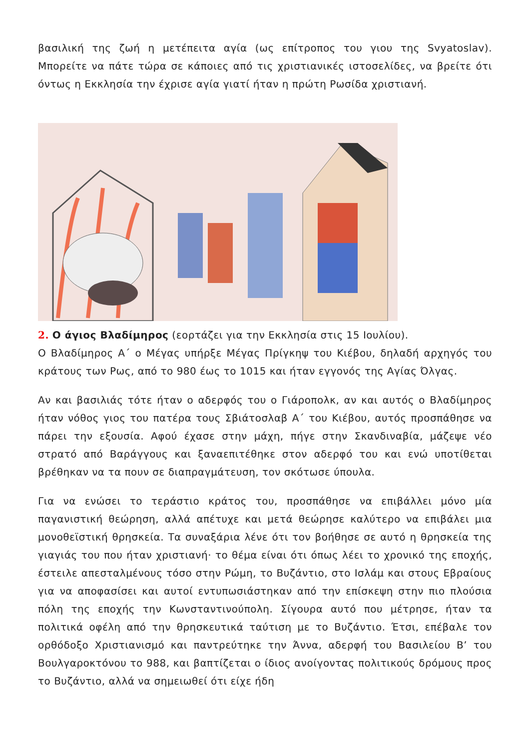βασιλική της ζωή η μετέπειτα αγία (ως επίτροπος του γιου της Svyatoslav). Μπορείτε να πάτε τώρα σε κάποιες από τις χριστιανικές ιστοσελίδες, να βρείτε ότι όντως η Εκκλησία την έχρισε αγία γιατί ήταν η πρώτη Ρωσίδα χριστιανή.
2. Ο άγιος Βλαδίμηρος (εορτάζει για την Εκκλησία στις 15 Ιουλίου).
Ο Βλαδίμηρος Α΄ ο Μέγας υπήρξε Μέγας Πρίγκηψ του Κιέβου, δηλαδή αρχηγός του κράτους των Ρως, από το 980 έως το 1015 και ήταν εγγονός της Αγίας Όλγας.
Αν και βασιλιάς τότε ήταν ο αδερφός του ο Γιάροπολκ, αν και αυτός ο Βλαδίμηρος ήταν νόθος γιος του πατέρα τους Σβιάτοσλαβ Α΄ του Κιέβου, αυτός προσπάθησε να πάρει την εξουσία. Αφού έχασε στην μάχη, πήγε στην Σκανδιναβία, μάζεψε νέο στρατό από Βαράγγους και ξαναεπιτέθηκε στον αδερφό του και ενώ υποτίθεται βρέθηκαν να τα πουν σε διαπραγμάτευση, τον σκότωσε ύπουλα.
Για να ενώσει το τεράστιο κράτος του, προσπάθησε να επιβάλλει μόνο μία παγανιστική θεώρηση, αλλά απέτυχε και μετά θεώρησε καλύτερο να επιβάλει μια μονοθεϊστική θρησκεία. Τα συναξάρια λένε ότι τον βοήθησε σε αυτό η θρησκεία της γιαγιάς του που ήταν χριστιανή· το θέμα είναι ότι όπως λέει το χρονικό της εποχής, έστειλε απεσταλμένους τόσο στην Ρώμη, το Βυζάντιο, στο Ισλάμ και στους Εβραίους για να αποφασίσει και αυτοί εντυπωσιάστηκαν από την επίσκεψη στην πιο πλούσια πόλη της εποχής την Κωνσταντινούπολη. Σίγουρα αυτό που μέτρησε, ήταν τα πολιτικά οφέλη από την θρησκευτικά ταύτιση με το Βυζάντιο. Έτσι, επέβαλε τον ορθόδοξο Χριστιανισμό και παντρεύτηκε την Άννα, αδερφή του Βασιλείου Β’ του Βουλγαροκτόνου το 988, και βαπτίζεται ο ίδιος ανοίγοντας πολιτικούς δρόμους προς το Βυζάντιο, αλλά να σημειωθεί ότι είχε ήδη